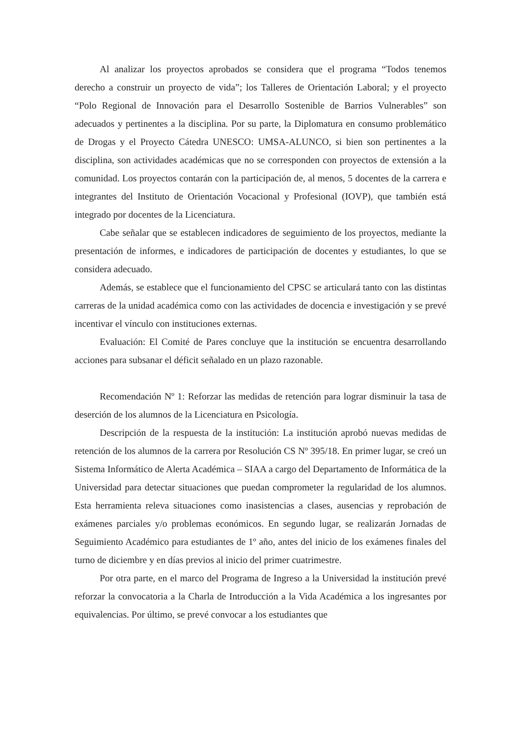Al analizar los proyectos aprobados se considera que el programa “Todos tenemos derecho a construir un proyecto de vida”; los Talleres de Orientación Laboral; y el proyecto “Polo Regional de Innovación para el Desarrollo Sostenible de Barrios Vulnerables” son adecuados y pertinentes a la disciplina. Por su parte, la Diplomatura en consumo problemático de Drogas y el Proyecto Cátedra UNESCO: UMSA-ALUNCO, si bien son pertinentes a la disciplina, son actividades académicas que no se corresponden con proyectos de extensión a la comunidad. Los proyectos contarán con la participación de, al menos, 5 docentes de la carrera e integrantes del Instituto de Orientación Vocacional y Profesional (IOVP), que también está integrado por docentes de la Licenciatura.
Cabe señalar que se establecen indicadores de seguimiento de los proyectos, mediante la presentación de informes, e indicadores de participación de docentes y estudiantes, lo que se considera adecuado.
Además, se establece que el funcionamiento del CPSC se articulará tanto con las distintas carreras de la unidad académica como con las actividades de docencia e investigación y se prevé incentivar el vínculo con instituciones externas.
Evaluación: El Comité de Pares concluye que la institución se encuentra desarrollando acciones para subsanar el déficit señalado en un plazo razonable.
Recomendación Nº 1: Reforzar las medidas de retención para lograr disminuir la tasa de deserción de los alumnos de la Licenciatura en Psicología.
Descripción de la respuesta de la institución: La institución aprobó nuevas medidas de retención de los alumnos de la carrera por Resolución CS Nº 395/18. En primer lugar, se creó un Sistema Informático de Alerta Académica – SIAA a cargo del Departamento de Informática de la Universidad para detectar situaciones que puedan comprometer la regularidad de los alumnos. Esta herramienta releva situaciones como inasistencias a clases, ausencias y reprobación de exámenes parciales y/o problemas económicos. En segundo lugar, se realizarán Jornadas de Seguimiento Académico para estudiantes de 1º año, antes del inicio de los exámenes finales del turno de diciembre y en días previos al inicio del primer cuatrimestre.
Por otra parte, en el marco del Programa de Ingreso a la Universidad la institución prevé reforzar la convocatoria a la Charla de Introducción a la Vida Académica a los ingresantes por equivalencias. Por último, se prevé convocar a los estudiantes que